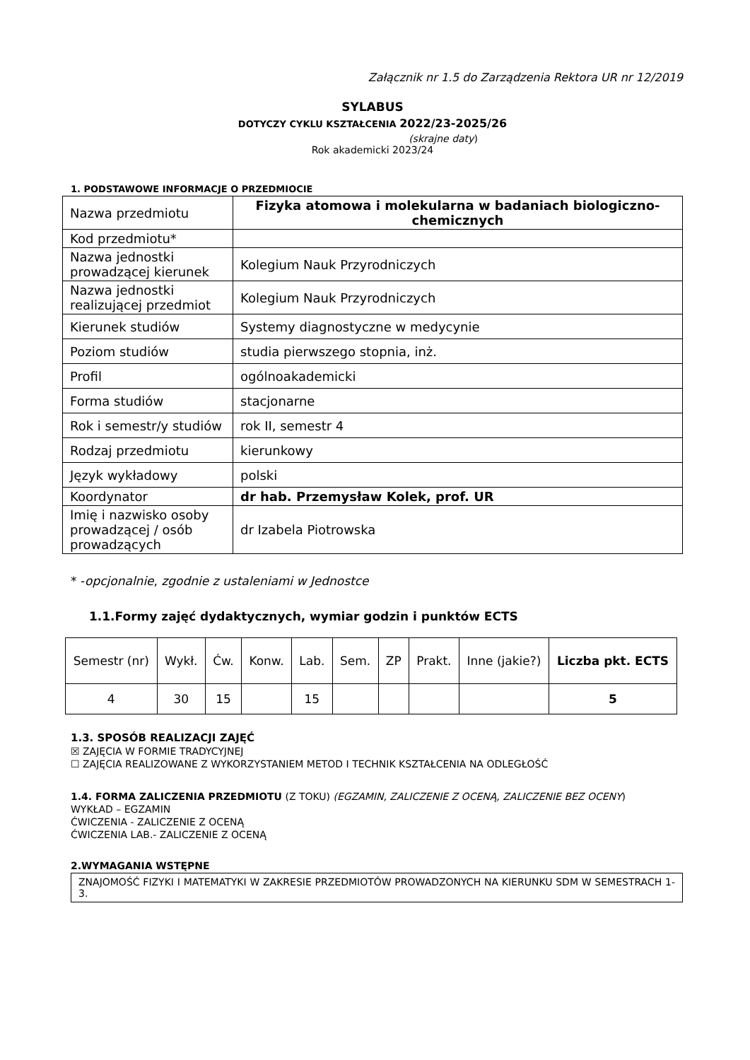Załącznik nr 1.5 do Zarządzenia Rektora UR nr 12/2019
SYLABUS
DOTYCZY CYKLU KSZTAŁCENIA 2022/23-2025/26
(skrajne daty)
Rok akademicki 2023/24
1. PODSTAWOWE INFORMACJE O PRZEDMIOCIE
| Nazwa przedmiotu | Fizyka atomowa i molekularna w badaniach biologiczno-chemicznych |
| Kod przedmiotu* | |
| Nazwa jednostki prowadzącej kierunek | Kolegium Nauk Przyrodniczych |
| Nazwa jednostki realizującej przedmiot | Kolegium Nauk Przyrodniczych |
| Kierunek studiów | Systemy diagnostyczne w medycynie |
| Poziom studiów | studia pierwszego stopnia, inż. |
| Profil | ogólnoakademicki |
| Forma studiów | stacjonarne |
| Rok i semestr/y studiów | rok II, semestr 4 |
| Rodzaj przedmiotu | kierunkowy |
| Język wykładowy | polski |
| Koordynator | dr hab. Przemysław Kolek, prof. UR |
| Imię i nazwisko osoby prowadzącej / osób prowadzących | dr Izabela Piotrowska |
* -opcjonalnie, zgodnie z ustaleniami w Jednostce
1.1.Formy zajęć dydaktycznych, wymiar godzin i punktów ECTS
| Semestr (nr) | Wykł. | Ćw. | Konw. | Lab. | Sem. | ZP | Prakt. | Inne (jakie?) | Liczba pkt. ECTS |
| --- | --- | --- | --- | --- | --- | --- | --- | --- | --- |
| 4 | 30 | 15 | | 15 | | | | | 5 |
1.3. SPOSÓB REALIZACJI ZAJĘĆ
☒ ZAJĘCIA W FORMIE TRADYCYJNEJ
☐ ZAJĘCIA REALIZOWANE Z WYKORZYSTANIEM METOD I TECHNIK KSZTAŁCENIA NA ODLEGŁOŚĆ
1.4. FORMA ZALICZENIA PRZEDMIOTU (Z TOKU) (EGZAMIN, ZALICZENIE Z OCENĄ, ZALICZENIE BEZ OCENY)
WYKŁAD – EGZAMIN
ĆWICZENIA - ZALICZENIE Z OCENĄ
ĆWICZENIA LAB.- ZALICZENIE Z OCENĄ
2.WYMAGANIA WSTĘPNE
ZNAJOMOŚĆ FIZYKI I MATEMATYKI W ZAKRESIE PRZEDMIOTÓW PROWADZONYCH NA KIERUNKU SDM W SEMESTRACH 1-3.